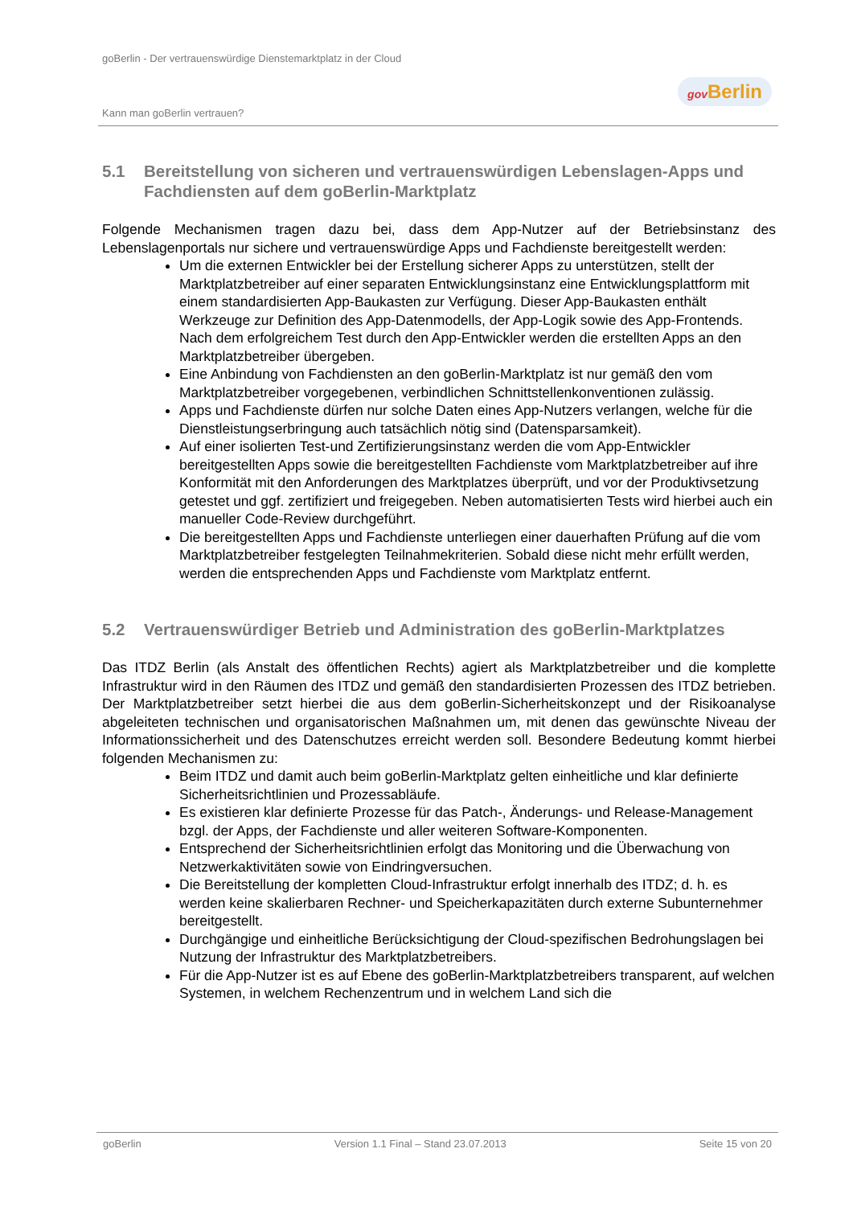goBerlin - Der vertrauenswürdige Dienstemarktplatz in der Cloud
Kann man goBerlin vertrauen?
gov Berlin
5.1 Bereitstellung von sicheren und vertrauenswürdigen Lebenslagen-Apps und Fachdiensten auf dem goBerlin-Marktplatz
Folgende Mechanismen tragen dazu bei, dass dem App-Nutzer auf der Betriebsinstanz des Lebenslagenportals nur sichere und vertrauenswürdige Apps und Fachdienste bereitgestellt werden:
Um die externen Entwickler bei der Erstellung sicherer Apps zu unterstützen, stellt der Marktplatzbetreiber auf einer separaten Entwicklungsinstanz eine Entwicklungsplattform mit einem standardisierten App-Baukasten zur Verfügung. Dieser App-Baukasten enthält Werkzeuge zur Definition des App-Datenmodells, der App-Logik sowie des App-Frontends. Nach dem erfolgreichem Test durch den App-Entwickler werden die erstellten Apps an den Marktplatzbetreiber übergeben.
Eine Anbindung von Fachdiensten an den goBerlin-Marktplatz ist nur gemäß den vom Marktplatzbetreiber vorgegebenen, verbindlichen Schnittstellenkonventionen zulässig.
Apps und Fachdienste dürfen nur solche Daten eines App-Nutzers verlangen, welche für die Dienstleistungserbringung auch tatsächlich nötig sind (Datensparsamkeit).
Auf einer isolierten Test-und Zertifizierungsinstanz werden die vom App-Entwickler bereitgestellten Apps sowie die bereitgestellten Fachdienste vom Marktplatzbetreiber auf ihre Konformität mit den Anforderungen des Marktplatzes überprüft, und vor der Produktivsetzung getestet und ggf. zertifiziert und freigegeben. Neben automatisierten Tests wird hierbei auch ein manueller Code-Review durchgeführt.
Die bereitgestellten Apps und Fachdienste unterliegen einer dauerhaften Prüfung auf die vom Marktplatzbetreiber festgelegten Teilnahmekriterien. Sobald diese nicht mehr erfüllt werden, werden die entsprechenden Apps und Fachdienste vom Marktplatz entfernt.
5.2 Vertrauenswürdiger Betrieb und Administration des goBerlin-Marktplatzes
Das ITDZ Berlin (als Anstalt des öffentlichen Rechts) agiert als Marktplatzbetreiber und die komplette Infrastruktur wird in den Räumen des ITDZ und gemäß den standardisierten Prozessen des ITDZ betrieben. Der Marktplatzbetreiber setzt hierbei die aus dem goBerlin-Sicherheitskonzept und der Risikoanalyse abgeleiteten technischen und organisatorischen Maßnahmen um, mit denen das gewünschte Niveau der Informationssicherheit und des Datenschutzes erreicht werden soll. Besondere Bedeutung kommt hierbei folgenden Mechanismen zu:
Beim ITDZ und damit auch beim goBerlin-Marktplatz gelten einheitliche und klar definierte Sicherheitsrichtlinien und Prozessabläufe.
Es existieren klar definierte Prozesse für das Patch-, Änderungs- und Release-Management bzgl. der Apps, der Fachdienste und aller weiteren Software-Komponenten.
Entsprechend der Sicherheitsrichtlinien erfolgt das Monitoring und die Überwachung von Netzwerkaktivitäten sowie von Eindringversuchen.
Die Bereitstellung der kompletten Cloud-Infrastruktur erfolgt innerhalb des ITDZ; d. h. es werden keine skalierbaren Rechner- und Speicherkapazitäten durch externe Subunternehmer bereitgestellt.
Durchgängige und einheitliche Berücksichtigung der Cloud-spezifischen Bedrohungslagen bei Nutzung der Infrastruktur des Marktplatzbetreibers.
Für die App-Nutzer ist es auf Ebene des goBerlin-Marktplatzbetreibers transparent, auf welchen Systemen, in welchem Rechenzentrum und in welchem Land sich die
goBerlin Version 1.1 Final – Stand 23.07.2013 Seite 15 von 20